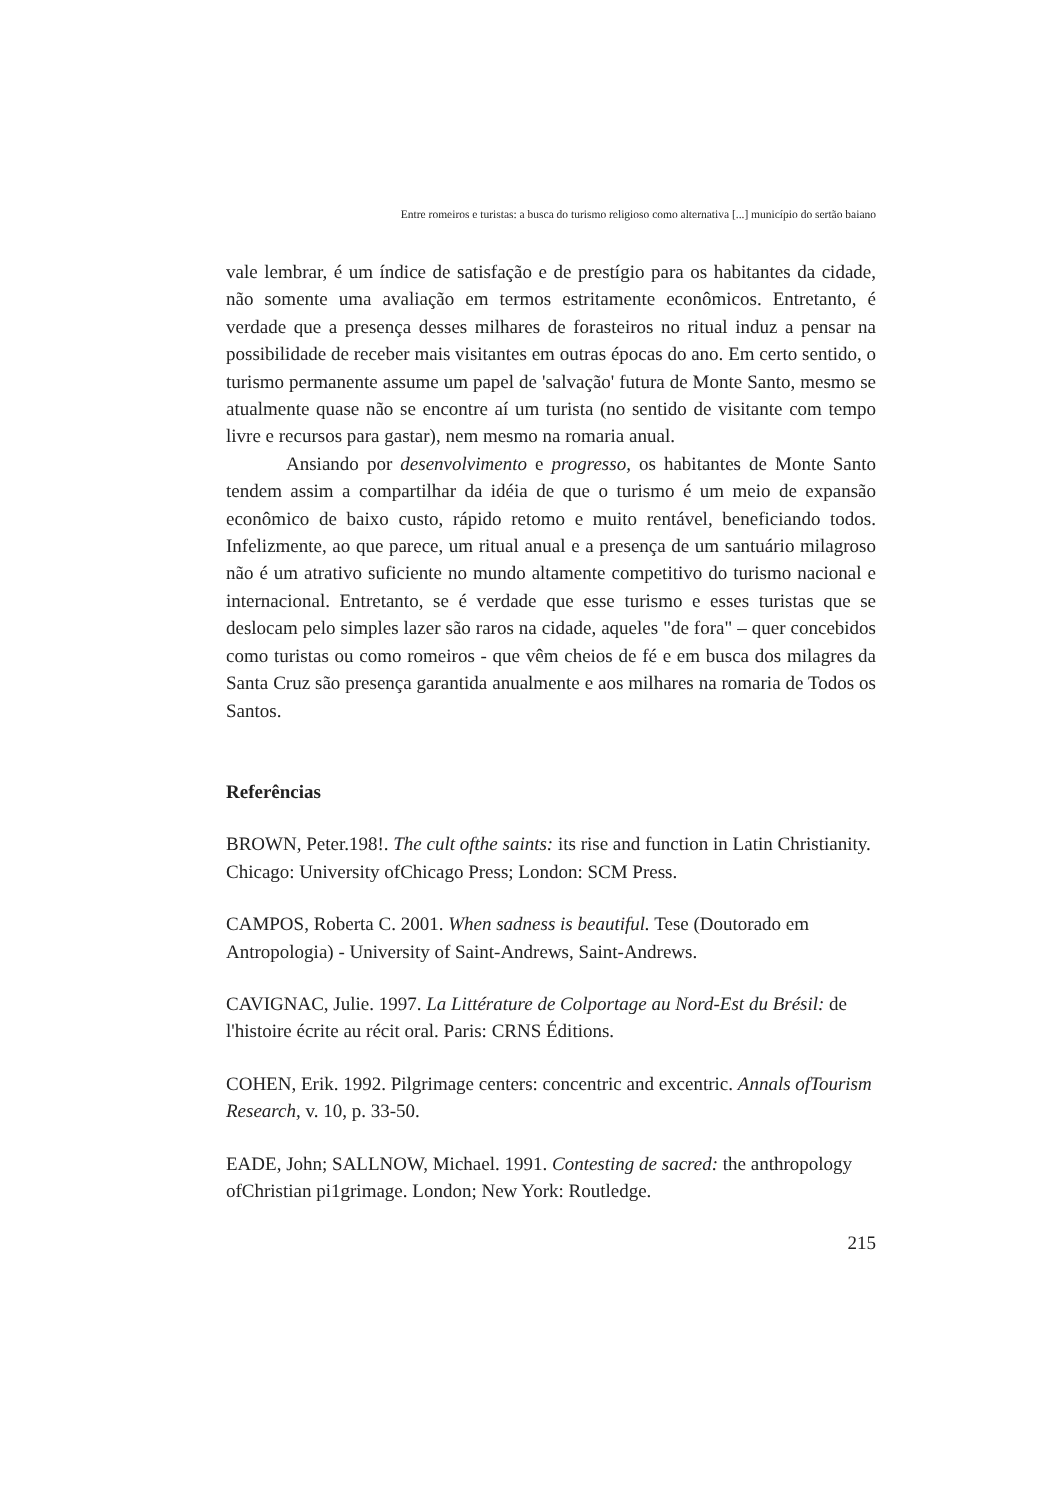Entre romeiros e turistas: a busca do turismo religioso como alternativa [...] município do sertão baiano
vale lembrar, é um índice de satisfação e de prestígio para os habitantes da cidade, não somente uma avaliação em termos estritamente econômicos. Entretanto, é verdade que a presença desses milhares de forasteiros no ritual induz a pensar na possibilidade de receber mais visitantes em outras épocas do ano. Em certo sentido, o turismo permanente assume um papel de 'salvação' futura de Monte Santo, mesmo se atualmente quase não se encontre aí um turista (no sentido de visitante com tempo livre e recursos para gastar), nem mesmo na romaria anual.
Ansiando por desenvolvimento e progresso, os habitantes de Monte Santo tendem assim a compartilhar da idéia de que o turismo é um meio de expansão econômico de baixo custo, rápido retomo e muito rentável, beneficiando todos. Infelizmente, ao que parece, um ritual anual e a presença de um santuário milagroso não é um atrativo suficiente no mundo altamente competitivo do turismo nacional e internacional. Entretanto, se é verdade que esse turismo e esses turistas que se deslocam pelo simples lazer são raros na cidade, aqueles "de fora" – quer concebidos como turistas ou como romeiros - que vêm cheios de fé e em busca dos milagres da Santa Cruz são presença garantida anualmente e aos milhares na romaria de Todos os Santos.
Referências
BROWN, Peter.198!. The cult ofthe saints: its rise and function in Latin Christianity. Chicago: University ofChicago Press; London: SCM Press.
CAMPOS, Roberta C. 2001. When sadness is beautiful. Tese (Doutorado em Antropologia) - University of Saint-Andrews, Saint-Andrews.
CAVIGNAC, Julie. 1997. La Littérature de Colportage au Nord-Est du Brésil: de l'histoire écrite au récit oral. Paris: CRNS Éditions.
COHEN, Erik. 1992. Pilgrimage centers: concentric and excentric. Annals ofTourism Research, v. 10, p. 33-50.
EADE, John; SALLNOW, Michael. 1991. Contesting de sacred: the anthropology ofChristian pi1grimage. London; New York: Routledge.
215